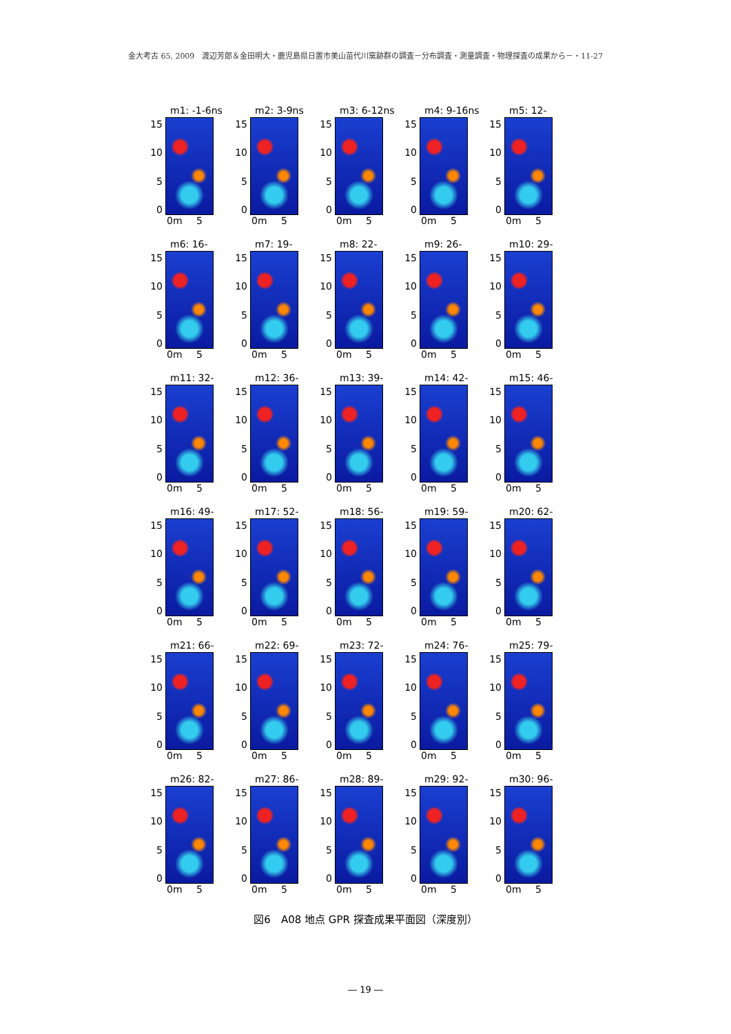金大考古 65, 2009　渡辺芳郎＆金田明大・鹿児島県日置市美山苗代川窯跡群の調査－分布調査・測量調査・物理探査の成果から－・11-27
m1: -1-6ns
15
10
5
0
0m 5
m2: 3-9ns
15
10
5
0
0m 5
m3: 6-12ns
15
10
5
0
0m 5
m4: 9-16ns
15
10
5
0
0m 5
m5: 12-19ns
15
10
5
0
0m 5
m6: 16-22ns
15
10
5
0
0m 5
m7: 19-26ns
15
10
5
0
0m 5
m8: 22-29ns
15
10
5
0
0m 5
m9: 26-32ns
15
10
5
0
0m 5
m10: 29-36ns
15
10
5
0
0m 5
m11: 32-39ns
15
10
5
0
0m 5
m12: 36-42ns
15
10
5
0
0m 5
m13: 39-46ns
15
10
5
0
0m 5
m14: 42-49ns
15
10
5
0
0m 5
m15: 46-52ns
15
10
5
0
0m 5
m16: 49-56ns
15
10
5
0
0m 5
m17: 52-59ns
15
10
5
0
0m 5
m18: 56-62ns
15
10
5
0
0m 5
m19: 59-66ns
15
10
5
0
0m 5
m20: 62-69ns
15
10
5
0
0m 5
m21: 66-72ns
15
10
5
0
0m 5
m22: 69-76ns
15
10
5
0
0m 5
m23: 72-79ns
15
10
5
0
0m 5
m24: 76-82ns
15
10
5
0
0m 5
m25: 79-86ns
15
10
5
0
0m 5
m26: 82-89ns
15
10
5
0
0m 5
m27: 86-92ns
15
10
5
0
0m 5
m28: 89-96ns
15
10
5
0
0m 5
m29: 92-99ns
15
10
5
0
0m 5
m30: 96-99ns
15
10
5
0
0m 5
図6　A08 地点 GPR 探査成果平面図（深度別）
― 19 ―